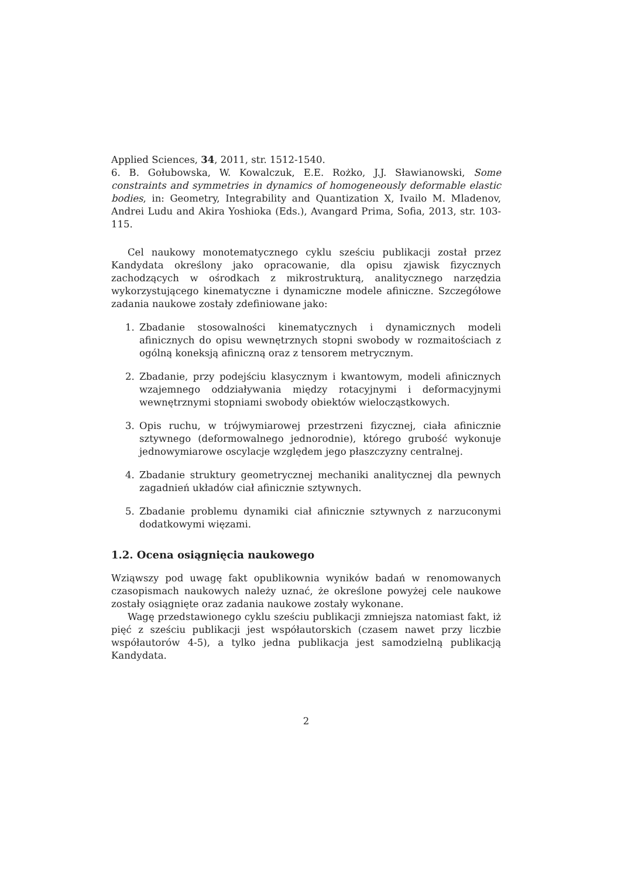Applied Sciences, 34, 2011, str. 1512-1540.
6. B. Gołubowska, W. Kowalczuk, E.E. Rożko, J.J. Sławianowski, Some constraints and symmetries in dynamics of homogeneously deformable elastic bodies, in: Geometry, Integrability and Quantization X, Ivailo M. Mladenov, Andrei Ludu and Akira Yoshioka (Eds.), Avangard Prima, Sofia, 2013, str. 103-115.
Cel naukowy monotematycznego cyklu sześciu publikacji został przez Kandydata określony jako opracowanie, dla opisu zjawisk fizycznych zachodzących w ośrodkach z mikrostrukturą, analitycznego narzędzia wykorzystującego kinematyczne i dynamiczne modele afiniczne. Szczegółowe zadania naukowe zostały zdefiniowane jako:
1. Zbadanie stosowalności kinematycznych i dynamicznych modeli afinicznych do opisu wewnętrznych stopni swobody w rozmaitościach z ogólną koneksją afiniczną oraz z tensorem metrycznym.
2. Zbadanie, przy podejściu klasycznym i kwantowym, modeli afinicznych wzajemnego oddziaływania między rotacyjnymi i deformacyjnymi wewnętrznymi stopniami swobody obiektów wielocząstkowych.
3. Opis ruchu, w trójwymiarowej przestrzeni fizycznej, ciała afinicznie sztywnego (deformowalnego jednorodnie), którego grubość wykonuje jednowymiarowe oscylacje względem jego płaszczyzny centralnej.
4. Zbadanie struktury geometrycznej mechaniki analitycznej dla pewnych zagadnień układów ciał afinicznie sztywnych.
5. Zbadanie problemu dynamiki ciał afinicznie sztywnych z narzuconymi dodatkowymi więzami.
1.2. Ocena osiągnięcia naukowego
Wziąwszy pod uwagę fakt opublikownia wyników badań w renomowanych czasopismach naukowych należy uznać, że określone powyżej cele naukowe zostały osiągnięte oraz zadania naukowe zostały wykonane.
Wagę przedstawionego cyklu sześciu publikacji zmniejsza natomiast fakt, iż pięć z sześciu publikacji jest współautorskich (czasem nawet przy liczbie współautorów 4-5), a tylko jedna publikacja jest samodzielną publikacją Kandydata.
2